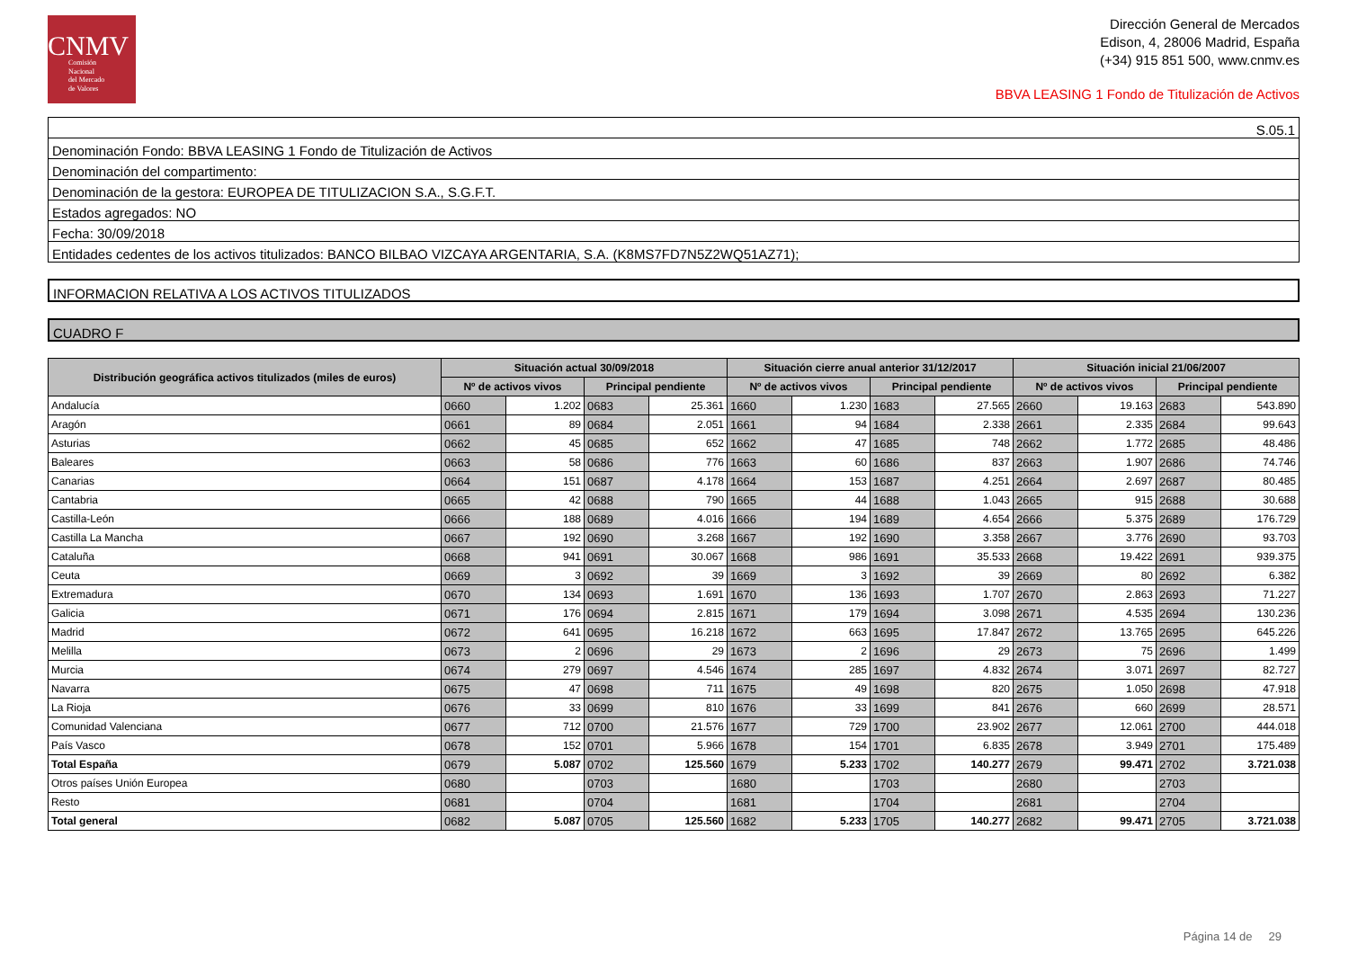CNMV
Comisión
Nacional
del Mercado
de Valores
Dirección General de Mercados
Edison, 4, 28006 Madrid, España
(+34) 915 851 500, www.cnmv.es
BBVA LEASING 1 Fondo de Titulización de Activos
| S.05.1 |
| Denominación Fondo: BBVA LEASING 1 Fondo de Titulización de Activos |
| Denominación del compartimento: |
| Denominación de la gestora: EUROPEA DE TITULIZACION S.A., S.G.F.T. |
| Estados agregados: NO |
| Fecha: 30/09/2018 |
| Entidades cedentes de los activos titulizados: BANCO BILBAO VIZCAYA ARGENTARIA, S.A. (K8MS7FD7N5Z2WQ51AZ71); |
INFORMACION RELATIVA A LOS ACTIVOS TITULIZADOS
CUADRO F
| Distribución geográfica activos titulizados (miles de euros) | Situación actual 30/09/2018 | | | | Situación cierre anual anterior 31/12/2017 | | | | Situación inicial 21/06/2007 | | | |
| --- | --- | --- | --- | --- | --- | --- | --- | --- | --- | --- | --- | --- |
| | Nº de activos vivos | | Principal pendiente | | Nº de activos vivos | | Principal pendiente | | Nº de activos vivos | | Principal pendiente | |
| Andalucía | 0660 | 1.202 | 0683 | 25.361 | 1660 | 1.230 | 1683 | 27.565 | 2660 | 19.163 | 2683 | 543.890 |
| Aragón | 0661 | 89 | 0684 | 2.051 | 1661 | 94 | 1684 | 2.338 | 2661 | 2.335 | 2684 | 99.643 |
| Asturias | 0662 | 45 | 0685 | 652 | 1662 | 47 | 1685 | 748 | 2662 | 1.772 | 2685 | 48.486 |
| Baleares | 0663 | 58 | 0686 | 776 | 1663 | 60 | 1686 | 837 | 2663 | 1.907 | 2686 | 74.746 |
| Canarias | 0664 | 151 | 0687 | 4.178 | 1664 | 153 | 1687 | 4.251 | 2664 | 2.697 | 2687 | 80.485 |
| Cantabria | 0665 | 42 | 0688 | 790 | 1665 | 44 | 1688 | 1.043 | 2665 | 915 | 2688 | 30.688 |
| Castilla-León | 0666 | 188 | 0689 | 4.016 | 1666 | 194 | 1689 | 4.654 | 2666 | 5.375 | 2689 | 176.729 |
| Castilla La Mancha | 0667 | 192 | 0690 | 3.268 | 1667 | 192 | 1690 | 3.358 | 2667 | 3.776 | 2690 | 93.703 |
| Cataluña | 0668 | 941 | 0691 | 30.067 | 1668 | 986 | 1691 | 35.533 | 2668 | 19.422 | 2691 | 939.375 |
| Ceuta | 0669 | 3 | 0692 | 39 | 1669 | 3 | 1692 | 39 | 2669 | 80 | 2692 | 6.382 |
| Extremadura | 0670 | 134 | 0693 | 1.691 | 1670 | 136 | 1693 | 1.707 | 2670 | 2.863 | 2693 | 71.227 |
| Galicia | 0671 | 176 | 0694 | 2.815 | 1671 | 179 | 1694 | 3.098 | 2671 | 4.535 | 2694 | 130.236 |
| Madrid | 0672 | 641 | 0695 | 16.218 | 1672 | 663 | 1695 | 17.847 | 2672 | 13.765 | 2695 | 645.226 |
| Melilla | 0673 | 2 | 0696 | 29 | 1673 | 2 | 1696 | 29 | 2673 | 75 | 2696 | 1.499 |
| Murcia | 0674 | 279 | 0697 | 4.546 | 1674 | 285 | 1697 | 4.832 | 2674 | 3.071 | 2697 | 82.727 |
| Navarra | 0675 | 47 | 0698 | 711 | 1675 | 49 | 1698 | 820 | 2675 | 1.050 | 2698 | 47.918 |
| La Rioja | 0676 | 33 | 0699 | 810 | 1676 | 33 | 1699 | 841 | 2676 | 660 | 2699 | 28.571 |
| Comunidad Valenciana | 0677 | 712 | 0700 | 21.576 | 1677 | 729 | 1700 | 23.902 | 2677 | 12.061 | 2700 | 444.018 |
| País Vasco | 0678 | 152 | 0701 | 5.966 | 1678 | 154 | 1701 | 6.835 | 2678 | 3.949 | 2701 | 175.489 |
| Total España | 0679 | 5.087 | 0702 | 125.560 | 1679 | 5.233 | 1702 | 140.277 | 2679 | 99.471 | 2702 | 3.721.038 |
| Otros países Unión Europea | 0680 | | 0703 | | 1680 | | 1703 | | 2680 | | 2703 | |
| Resto | 0681 | | 0704 | | 1681 | | 1704 | | 2681 | | 2704 | |
| Total general | 0682 | 5.087 | 0705 | 125.560 | 1682 | 5.233 | 1705 | 140.277 | 2682 | 99.471 | 2705 | 3.721.038 |
Página 14 de 29